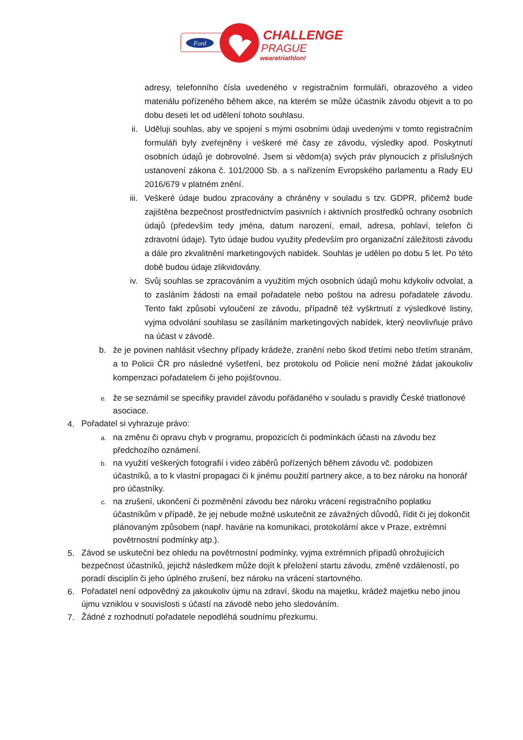Ford
CHALLENGE
PRAGUE
wearetriathlon!
adresy, telefonního čísla uvedeného v registračním formuláři, obrazového a video materiálu pořízeného během akce, na kterém se může účastník závodu objevit a to po dobu deseti let od udělení tohoto souhlasu.
ii. Uděluji souhlas, aby ve spojení s mými osobními údaji uvedenými v tomto registračním formuláři byly zveřejněny i veškeré mé časy ze závodu, výsledky apod. Poskytnutí osobních údajů je dobrovolné. Jsem si vědom(a) svých práv plynoucích z příslušných ustanovení zákona č. 101/2000 Sb. a s nařízením Evropského parlamentu a Rady EU 2016/679 v platném znění.
iii. Veškeré údaje budou zpracovány a chráněny v souladu s tzv. GDPR, přičemž bude zajištěna bezpečnost prostřednictvím pasivních i aktivních prostředků ochrany osobních údajů (především tedy jména, datum narození, email, adresa, pohlaví, telefon či zdravotní údaje). Tyto údaje budou využity především pro organizační záležitosti závodu a dále pro zkvalitnění marketingových nabídek. Souhlas je udělen po dobu 5 let. Po této době budou údaje zlikvidovány.
iv. Svůj souhlas se zpracováním a využitím mých osobních údajů mohu kdykoliv odvolat, a to zasláním žádosti na email pořadatele nebo poštou na adresu pořadatele závodu. Tento fakt způsobí vyloučení ze závodu, případně též vyškrtnutí z výsledkové listiny, vyjma odvolání souhlasu se zasíláním marketingových nabídek, který neovlivňuje právo na účast v závodě.
b. že je povinen nahlásit všechny případy krádeže, zranění nebo škod třetími nebo třetím stranám, a to Policii ČR pro následné vyšetření, bez protokolu od Policie není možné žádat jakoukoliv kompenzaci pořadatelem či jeho pojišťovnou.
e.
že se seznámil se specifiky pravidel závodu pořádaného v souladu s pravidly České triatlonové asociace.
4.
Pořadatel si vyhrazuje právo:
a.
na změnu či opravu chyb v programu, propozicích či podmínkách účasti na závodu bez předchozího oznámení.
b.
na využití veškerých fotografií i video záběrů pořízených během závodu vč. podobizen účastníků, a to k vlastní propagaci či k jinému použití partnery akce, a to bez nároku na honorář pro účastníky.
c.
na zrušení, ukončení či pozměnění závodu bez nároku vrácení registračního poplatku účastníkům v případě, že jej nebude možné uskutečnit ze závažných důvodů, řídit či jej dokončit plánovaným způsobem (např. havárie na komunikaci, protokolární akce v Praze, extrémní povětrnostní podmínky atp.).
5.
Závod se uskuteční bez ohledu na povětrnostní podmínky, vyjma extrémních případů ohrožujících bezpečnost účastníků, jejichž následkem může dojít k přeložení startu závodu, změně vzdáleností, po poradí disciplín či jeho úplného zrušení, bez nároku na vrácení startovného.
6.
Pořadatel není odpovědný za jakoukoliv újmu na zdraví, škodu na majetku, krádež majetku nebo jinou újmu vzniklou v souvislosti s účastí na závodě nebo jeho sledováním.
7.
Žádné z rozhodnutí pořadatele nepodléhá soudnímu přezkumu.